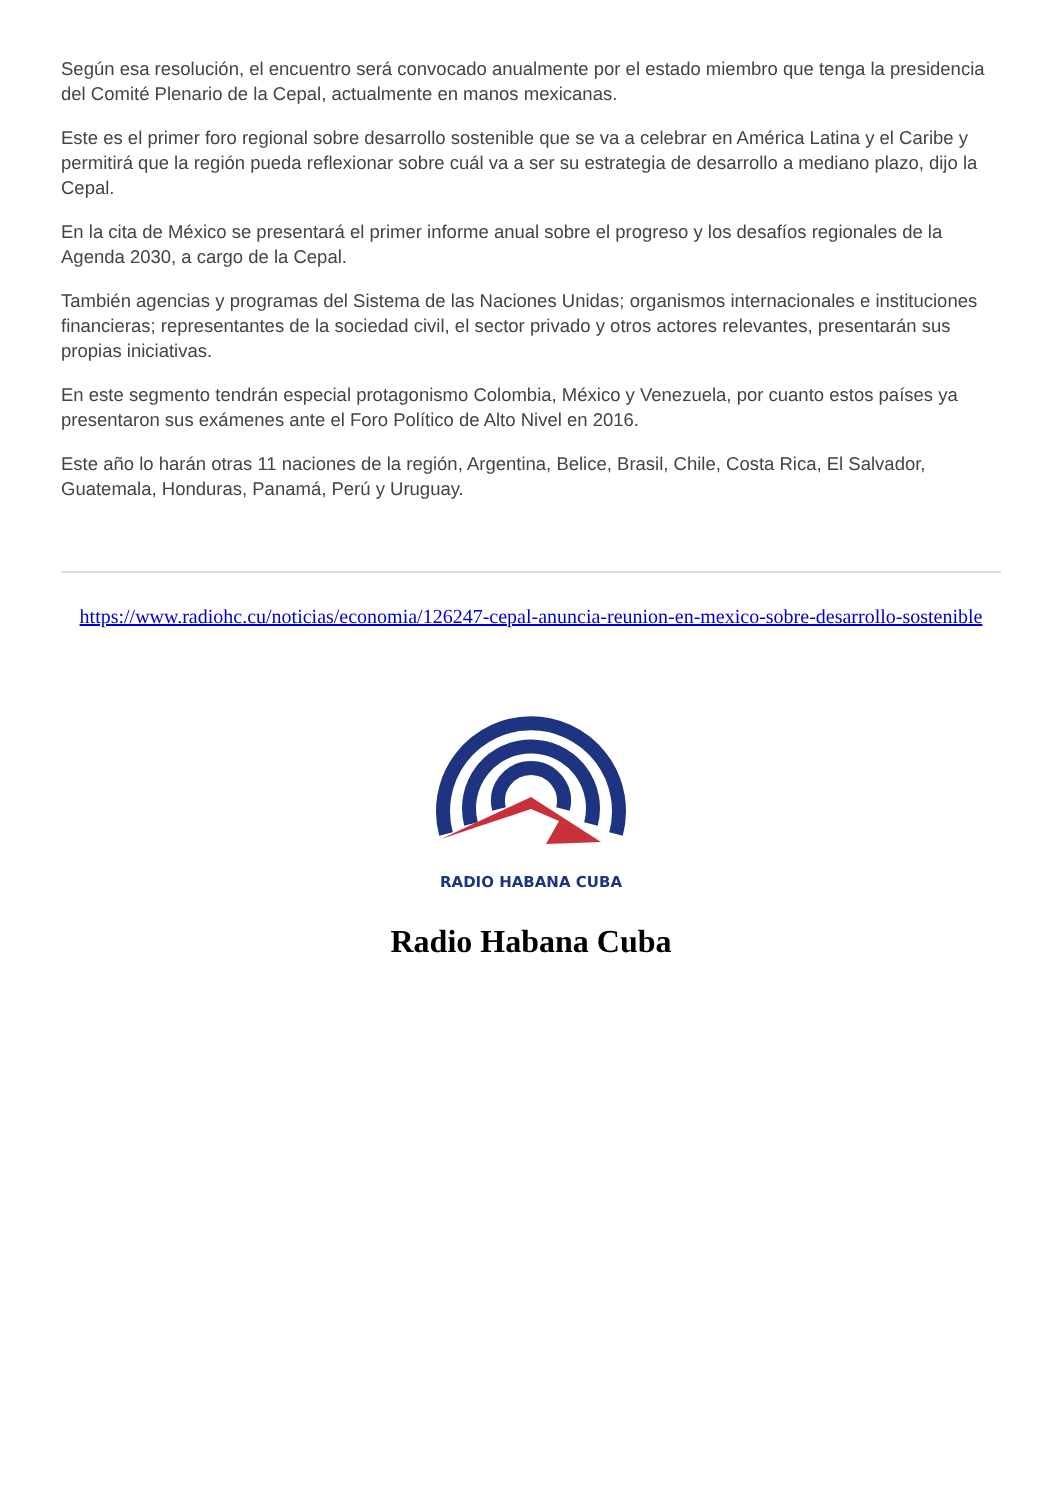Según esa resolución, el encuentro será convocado anualmente por el estado miembro que tenga la presidencia del Comité Plenario de la Cepal, actualmente en manos mexicanas.
Este es el primer foro regional sobre desarrollo sostenible que se va a celebrar en América Latina y el Caribe y permitirá que la región pueda reflexionar sobre cuál va a ser su estrategia de desarrollo a mediano plazo, dijo la Cepal.
En la cita de México se presentará el primer informe anual sobre el progreso y los desafíos regionales de la Agenda 2030, a cargo de la Cepal.
También agencias y programas del Sistema de las Naciones Unidas; organismos internacionales e instituciones financieras; representantes de la sociedad civil, el sector privado y otros actores relevantes, presentarán sus propias iniciativas.
En este segmento tendrán especial protagonismo Colombia, México y Venezuela, por cuanto estos países ya presentaron sus exámenes ante el Foro Político de Alto Nivel en 2016.
Este año lo harán otras 11 naciones de la región, Argentina, Belice, Brasil, Chile, Costa Rica, El Salvador, Guatemala, Honduras, Panamá, Perú y Uruguay.
https://www.radiohc.cu/noticias/economia/126247-cepal-anuncia-reunion-en-mexico-sobre-desarrollo-sostenible
RADIO HABANA CUBA
Radio Habana Cuba